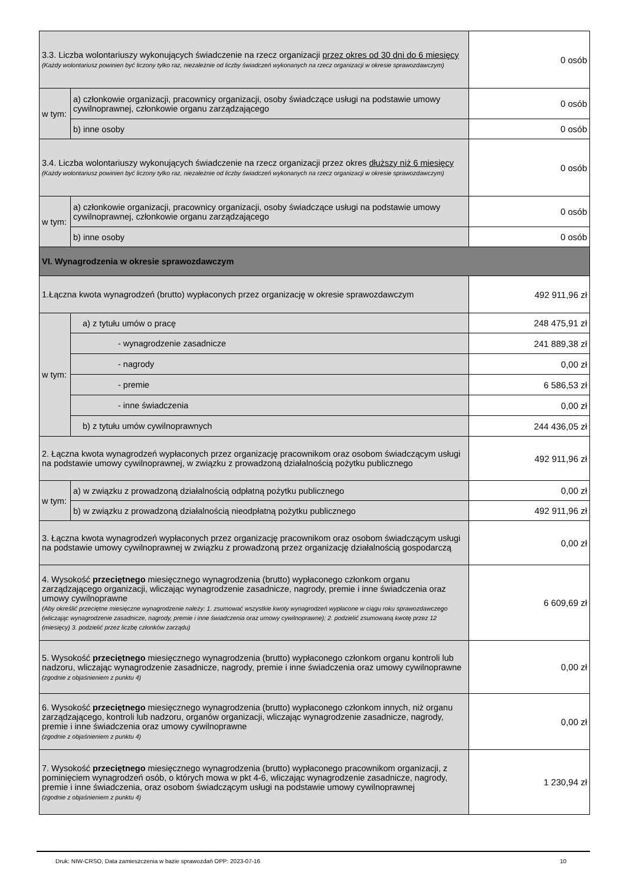| 3.3. Liczba wolontariuszy wykonujących świadczenie na rzecz organizacji przez okres od 30 dni do 6 miesięcy (Każdy wolontariusz powinien być liczony tylko raz, niezależnie od liczby świadczeń wykonanych na rzecz organizacji w okresie sprawozdawczym) | | 0 osób |
| w tym: | a) członkowie organizacji, pracownicy organizacji, osoby świadczące usługi na podstawie umowy cywilnoprawnej, członkowie organu zarządzającego | 0 osób |
| | b) inne osoby | 0 osób |
| 3.4. Liczba wolontariuszy wykonujących świadczenie na rzecz organizacji przez okres dłuższy niż 6 miesięcy (Każdy wolontariusz powinien być liczony tylko raz, niezależnie od liczby świadczeń wykonanych na rzecz organizacji w okresie sprawozdawczym) | | 0 osób |
| w tym: | a) członkowie organizacji, pracownicy organizacji, osoby świadczące usługi na podstawie umowy cywilnoprawnej, członkowie organu zarządzającego | 0 osób |
| | b) inne osoby | 0 osób |
| VI. Wynagrodzenia w okresie sprawozdawczym | | |
| 1.Łączna kwota wynagrodzeń (brutto) wypłaconych przez organizację w okresie sprawozdawczym | | 492 911,96 zł |
| w tym: | a) z tytułu umów o pracę | 248 475,91 zł |
| | - wynagrodzenie zasadnicze | 241 889,38 zł |
| | - nagrody | 0,00 zł |
| | - premie | 6 586,53 zł |
| | - inne świadczenia | 0,00 zł |
| | b) z tytułu umów cywilnoprawnych | 244 436,05 zł |
| 2. Łączna kwota wynagrodzeń wypłaconych przez organizację pracownikom oraz osobom świadczącym usługi na podstawie umowy cywilnoprawnej, w związku z prowadzoną działalnością pożytku publicznego | | 492 911,96 zł |
| w tym: | a) w związku z prowadzoną działalnością odpłatną pożytku publicznego | 0,00 zł |
| | b) w związku z prowadzoną działalnością nieodpłatną pożytku publicznego | 492 911,96 zł |
| 3. Łączna kwota wynagrodzeń wypłaconych przez organizację pracownikom oraz osobom świadczącym usługi na podstawie umowy cywilnoprawnej w związku z prowadzoną przez organizację działalnością gospodarczą | | 0,00 zł |
| 4. Wysokość przeciętnego miesięcznego wynagrodzenia (brutto) wypłaconego członkom organu zarządzającego organizacji, wliczając wynagrodzenie zasadnicze, nagrody, premie i inne świadczenia oraz umowy cywilnoprawne (Aby określić przeciętne miesięczne wynagrodzenie należy: 1. zsumować wszystkie kwoty wynagrodzeń wypłacone w ciągu roku sprawozdawczego (wliczając wynagrodzenie zasadnicze, nagrody, premie i inne świadczenia oraz umowy cywilnoprawne); 2. podzielić zsumowaną kwotę przez 12 (miesięcy) 3. podzielić przez liczbę członków zarządu) | | 6 609,69 zł |
| 5. Wysokość przeciętnego miesięcznego wynagrodzenia (brutto) wypłaconego członkom organu kontroli lub nadzoru, wliczając wynagrodzenie zasadnicze, nagrody, premie i inne świadczenia oraz umowy cywilnoprawne (zgodnie z objaśnieniem z punktu 4) | | 0,00 zł |
| 6. Wysokość przeciętnego miesięcznego wynagrodzenia (brutto) wypłaconego członkom innych, niż organu zarządzającego, kontroli lub nadzoru, organów organizacji, wliczając wynagrodzenie zasadnicze, nagrody, premie i inne świadczenia oraz umowy cywilnoprawne (zgodnie z objaśnieniem z punktu 4) | | 0,00 zł |
| 7. Wysokość przeciętnego miesięcznego wynagrodzenia (brutto) wypłaconego pracownikom organizacji, z pominięciem wynagrodzeń osób, o których mowa w pkt 4-6, wliczając wynagrodzenie zasadnicze, nagrody, premie i inne świadczenia, oraz osobom świadczącym usługi na podstawie umowy cywilnoprawnej (zgodnie z objaśnieniem z punktu 4) | | 1 230,94 zł |
Druk: NIW-CRSO, Data zamieszczenia w bazie sprawozdań OPP: 2023-07-16 10